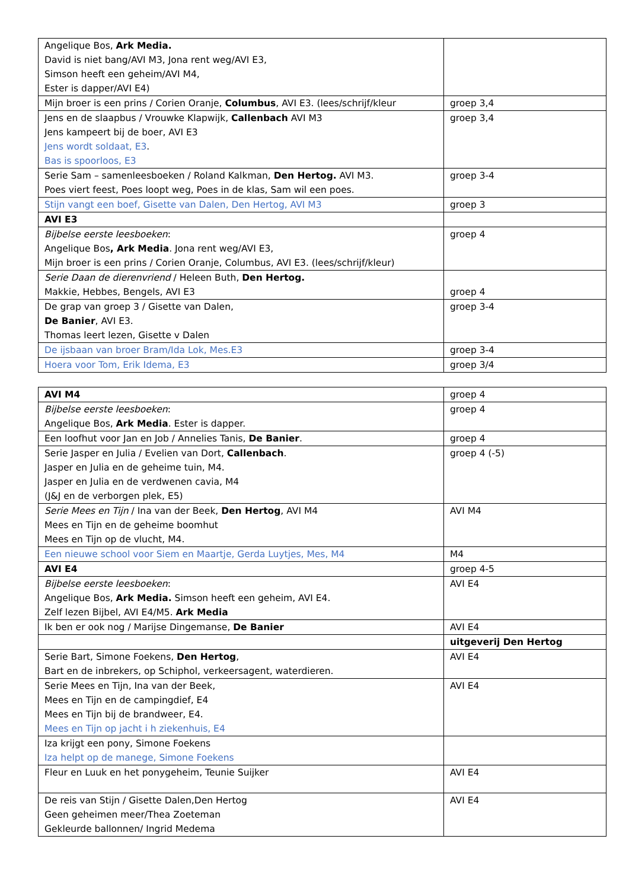| Angelique Bos, Ark Media. David is niet bang/AVI M3, Jona rent weg/AVI E3, Simson heeft een geheim/AVI M4, Ester is dapper/AVI E4) | |
| Mijn broer is een prins / Corien Oranje, Columbus , AVI E3. (lees/schrijf/kleur | groep 3,4 |
| Jens en de slaapbus / Vrouwke Klapwijk, Callenbach AVI M3 Jens kampeert bij de boer, AVI E3 Jens wordt soldaat, E3 . Bas is spoorloos, E3 | groep 3,4 |
| Serie Sam – samenleesboeken / Roland Kalkman, Den Hertog. AVI M3. Poes viert feest, Poes loopt weg, Poes in de klas, Sam wil een poes. | groep 3-4 |
| Stijn vangt een boef, Gisette van Dalen, Den Hertog, AVI M3 | groep 3 |
| AVI E3 | |
| Bijbelse eerste leesboeken : Angelique Bos , Ark Media . Jona rent weg/AVI E3, Mijn broer is een prins / Corien Oranje, Columbus, AVI E3. (lees/schrijf/kleur) | groep 4 |
| Serie Daan de dierenvriend / Heleen Buth, Den Hertog. Makkie, Hebbes, Bengels, AVI E3 | groep 4 |
| De grap van groep 3 / Gisette van Dalen, De Banier , AVI E3. Thomas leert lezen, Gisette v Dalen | groep 3-4 |
| De ijsbaan van broer Bram/Ida Lok, Mes.E3 | groep 3-4 |
| Hoera voor Tom, Erik Idema, E3 | groep 3/4 |
| AVI M4 | groep 4 |
| Bijbelse eerste leesboeken : Angelique Bos, Ark Media . Ester is dapper. | groep 4 |
| Een loofhut voor Jan en Job / Annelies Tanis, De Banier . | groep 4 |
| Serie Jasper en Julia / Evelien van Dort, Callenbach . Jasper en Julia en de geheime tuin, M4. Jasper en Julia en de verdwenen cavia, M4 (J&J en de verborgen plek, E5) | groep 4 (-5) |
| Serie Mees en Tijn / Ina van der Beek, Den Hertog , AVI M4 Mees en Tijn en de geheime boomhut Mees en Tijn op de vlucht, M4. | AVI M4 |
| Een nieuwe school voor Siem en Maartje, Gerda Luytjes, Mes, M4 | M4 |
| AVI E4 | groep 4-5 |
| Bijbelse eerste leesboeken : Angelique Bos, Ark Media. Simson heeft een geheim, AVI E4. Zelf lezen Bijbel, AVI E4/M5. Ark Media | AVI E4 |
| Ik ben er ook nog / Marijse Dingemanse, De Banier | AVI E4 |
| | uitgeverij Den Hertog |
| Serie Bart, Simone Foekens, Den Hertog , Bart en de inbrekers, op Schiphol, verkeersagent, waterdieren. | AVI E4 |
| Serie Mees en Tijn, Ina van der Beek, Mees en Tijn en de campingdief, E4 Mees en Tijn bij de brandweer, E4. Mees en Tijn op jacht i h ziekenhuis, E4 | AVI E4 |
| Iza krijgt een pony, Simone Foekens Iza helpt op de manege, Simone Foekens | |
| Fleur en Luuk en het ponygeheim, Teunie Suijker | AVI E4 |
| De reis van Stijn / Gisette Dalen,Den Hertog Geen geheimen meer/Thea Zoeteman Gekleurde ballonnen/ Ingrid Medema | AVI E4 |